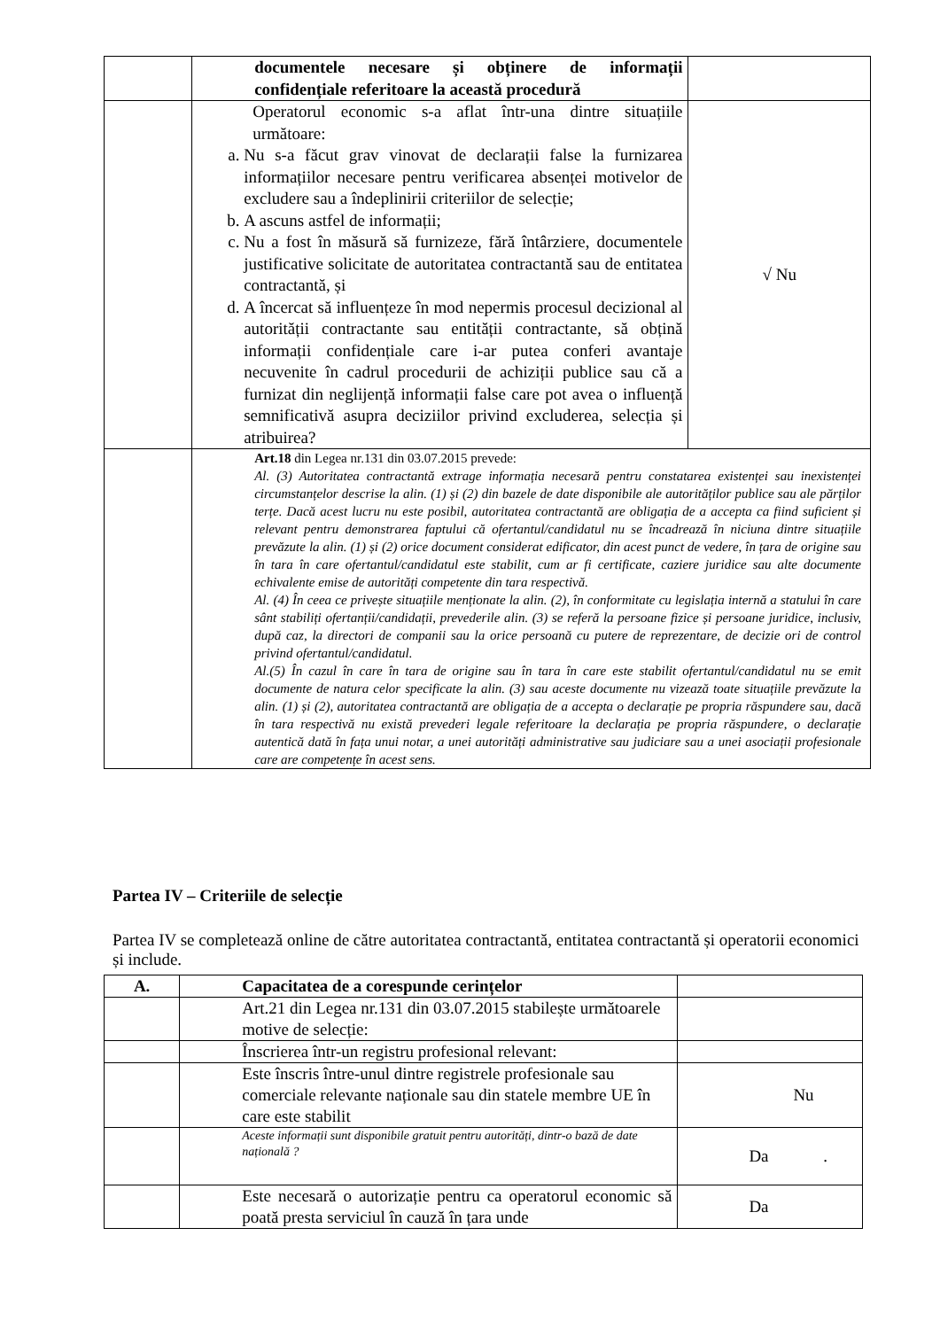| | documentele necesare și obținere de informații confidențiale referitoare la această procedură | |
| | Operatorul economic s-a aflat într-una dintre situațiile următoare: a. Nu s-a făcut grav vinovat de declarații false la furnizarea informațiilor necesare pentru verificarea absenței motivelor de excludere sau a îndeplinirii criteriilor de selecție; b. A ascuns astfel de informații; c. Nu a fost în măsură să furnizeze, fără întârziere, documentele justificative solicitate de autoritatea contractantă sau de entitatea contractantă, și d. A încercat să influențeze în mod nepermis procesul decizional al autorității contractante sau entității contractante, să obțină informații confidențiale care i-ar putea conferi avantaje necuvenite în cadrul procedurii de achiziții publice sau că a furnizat din neglijență informații false care pot avea o influență semnificativă asupra deciziilor privind excluderea, selecția și atribuirea? | √ Nu |
| | Art.18 din Legea nr.131 din 03.07.2015 prevede: Al. (3) Autoritatea contractantă extrage informația necesară pentru constatarea existenței sau inexistenței circumstanțelor descrise la alin. (1) și (2) din bazele de date disponibile ale autorităților publice sau ale părților terțe. Dacă acest lucru nu este posibil, autoritatea contractantă are obligația de a accepta ca fiind suficient și relevant pentru demonstrarea faptului că ofertantul/candidatul nu se încadrează în niciuna dintre situațiile prevăzute la alin. (1) și (2) orice document considerat edificator, din acest punct de vedere, în țara de origine sau în tara în care ofertantul/candidatul este stabilit, cum ar fi certificate, caziere juridice sau alte documente echivalente emise de autorități competente din tara respectivă. Al. (4) În ceea ce privește situațiile menționate la alin. (2), în conformitate cu legislația internă a statului în care sânt stabiliți ofertanții/candidații, prevederile alin. (3) se referă la persoane fizice și persoane juridice, inclusiv, după caz, la directori de companii sau la orice persoană cu putere de reprezentare, de decizie ori de control privind ofertantul/candidatul. Al.(5) În cazul în care în tara de origine sau în tara în care este stabilit ofertantul/candidatul nu se emit documente de natura celor specificate la alin. (3) sau aceste documente nu vizează toate situațiile prevăzute la alin. (1) și (2), autoritatea contractantă are obligația de a accepta o declarație pe propria răspundere sau, dacă în tara respectivă nu există prevederi legale referitoare la declarația pe propria răspundere, o declarație autentică dată în fața unui notar, a unei autorități administrative sau judiciare sau a unei asociații profesionale care are competențe în acest sens. | |
Partea IV – Criteriile de selecție
Partea IV se completează online de către autoritatea contractantă, entitatea contractantă și operatorii economici și include.
| A. | Capacitatea de a corespunde cerințelor | |
| --- | --- | --- |
| | Art.21 din Legea nr.131 din 03.07.2015 stabilește următoarele motive de selecție: | |
| | Înscrierea într-un registru profesional relevant: | |
| | Este înscris între-unul dintre registrele profesionale sau comerciale relevante naționale sau din statele membre UE în care este stabilit | Nu |
| | Aceste informații sunt disponibile gratuit pentru autorități, dintr-o bază de date națională ? | Da . |
| | Este necesară o autorizație pentru ca operatorul economic să poată presta serviciul în cauză în țara unde | Da |